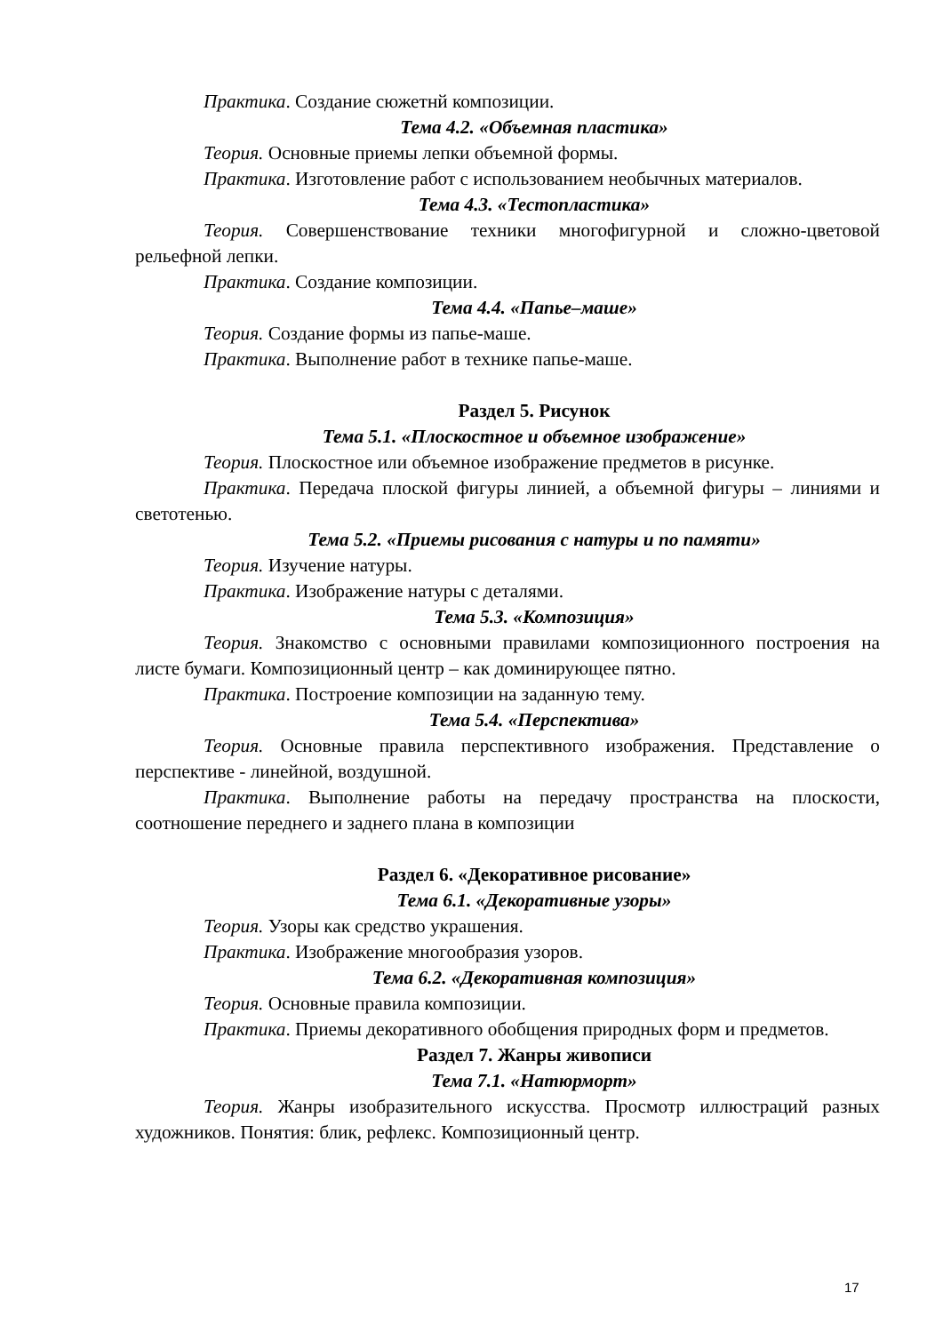Практика. Создание сюжетнй композиции.
Тема 4.2. «Объемная пластика»
Теория. Основные приемы лепки объемной формы.
Практика. Изготовление работ с использованием необычных материалов.
Тема 4.3. «Тестопластика»
Теория. Совершенствование техники многофигурной и сложно-цветовой рельефной лепки.
Практика. Создание композиции.
Тема 4.4. «Папье–маше»
Теория. Создание формы из папье-маше.
Практика. Выполнение работ в технике папье-маше.
Раздел 5. Рисунок
Тема 5.1. «Плоскостное и объемное изображение»
Теория. Плоскостное или объемное изображение предметов в рисунке.
Практика. Передача плоской фигуры линией, а объемной фигуры – линиями и светотенью.
Тема 5.2. «Приемы рисования с натуры и по памяти»
Теория. Изучение натуры.
Практика. Изображение натуры с деталями.
Тема 5.3. «Композиция»
Теория. Знакомство с основными правилами композиционного построения на листе бумаги. Композиционный центр – как доминирующее пятно.
Практика. Построение композиции на заданную тему.
Тема 5.4. «Перспектива»
Теория. Основные правила перспективного изображения. Представление о перспективе - линейной, воздушной.
Практика. Выполнение работы на передачу пространства на плоскости, соотношение переднего и заднего плана в композиции
Раздел 6. «Декоративное рисование»
Тема 6.1. «Декоративные узоры»
Теория. Узоры как средство украшения.
Практика. Изображение многообразия узоров.
Тема 6.2. «Декоративная композиция»
Теория. Основные правила композиции.
Практика. Приемы декоративного обобщения природных форм и предметов.
Раздел 7. Жанры живописи
Тема 7.1. «Натюрморт»
Теория. Жанры изобразительного искусства. Просмотр иллюстраций разных художников. Понятия: блик, рефлекс. Композиционный центр.
17